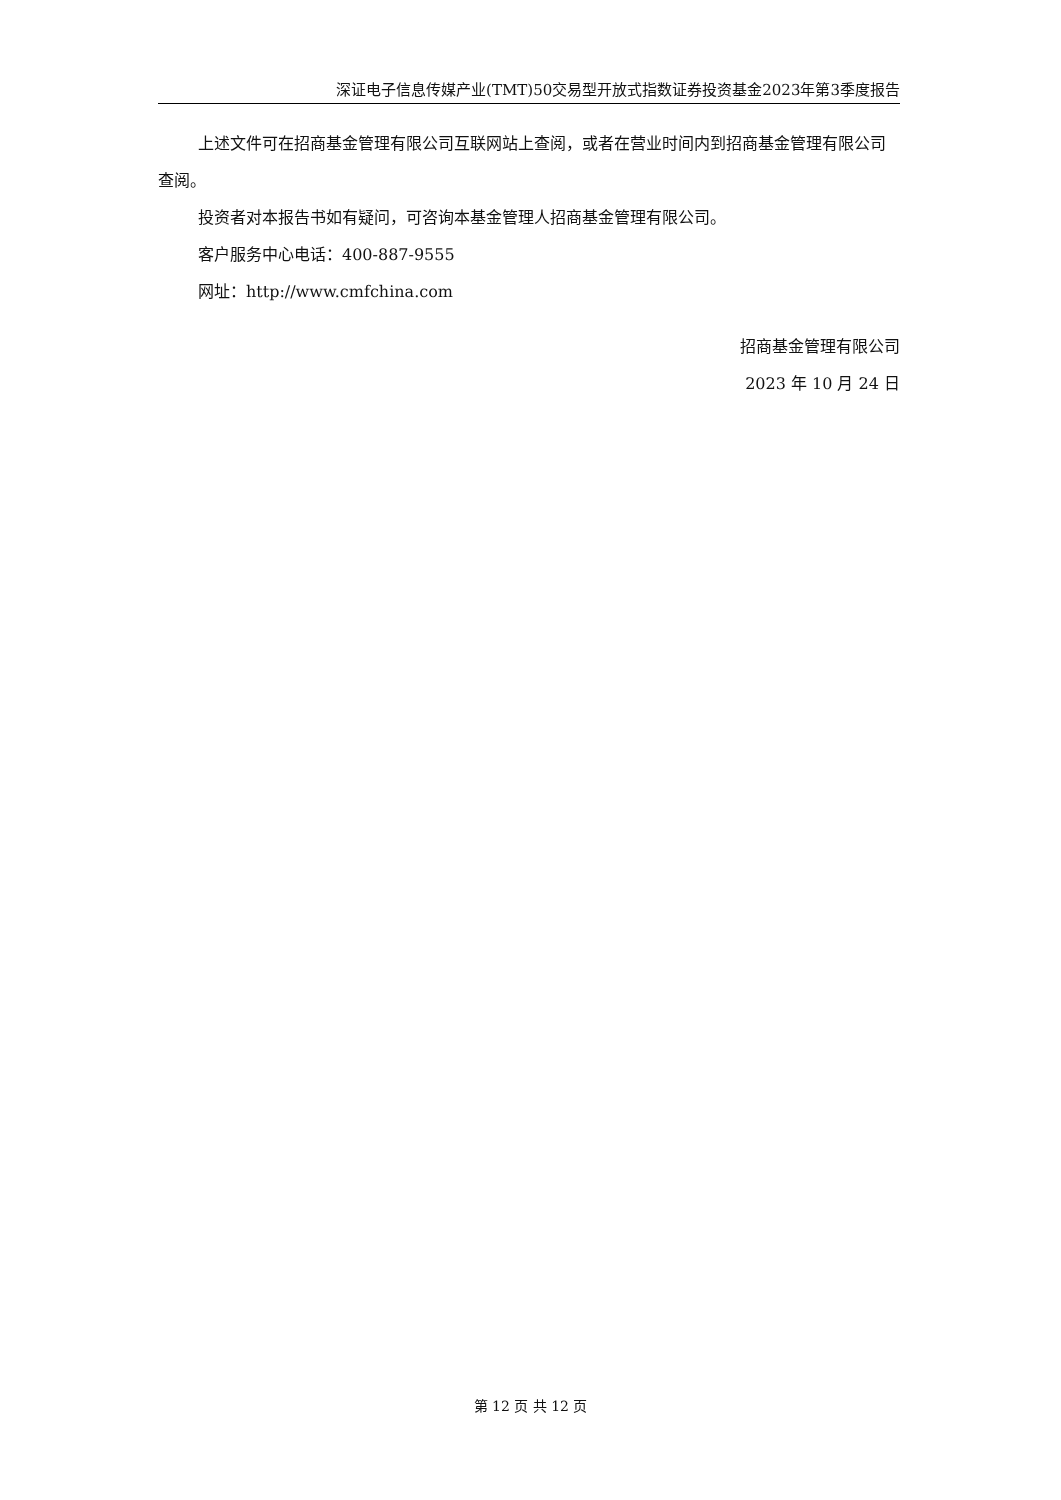深证电子信息传媒产业(TMT)50交易型开放式指数证券投资基金2023年第3季度报告
上述文件可在招商基金管理有限公司互联网站上查阅，或者在营业时间内到招商基金管理有限公司查阅。
投资者对本报告书如有疑问，可咨询本基金管理人招商基金管理有限公司。
客户服务中心电话：400-887-9555
网址：http://www.cmfchina.com
招商基金管理有限公司
2023 年 10 月 24 日
第 12 页 共 12 页